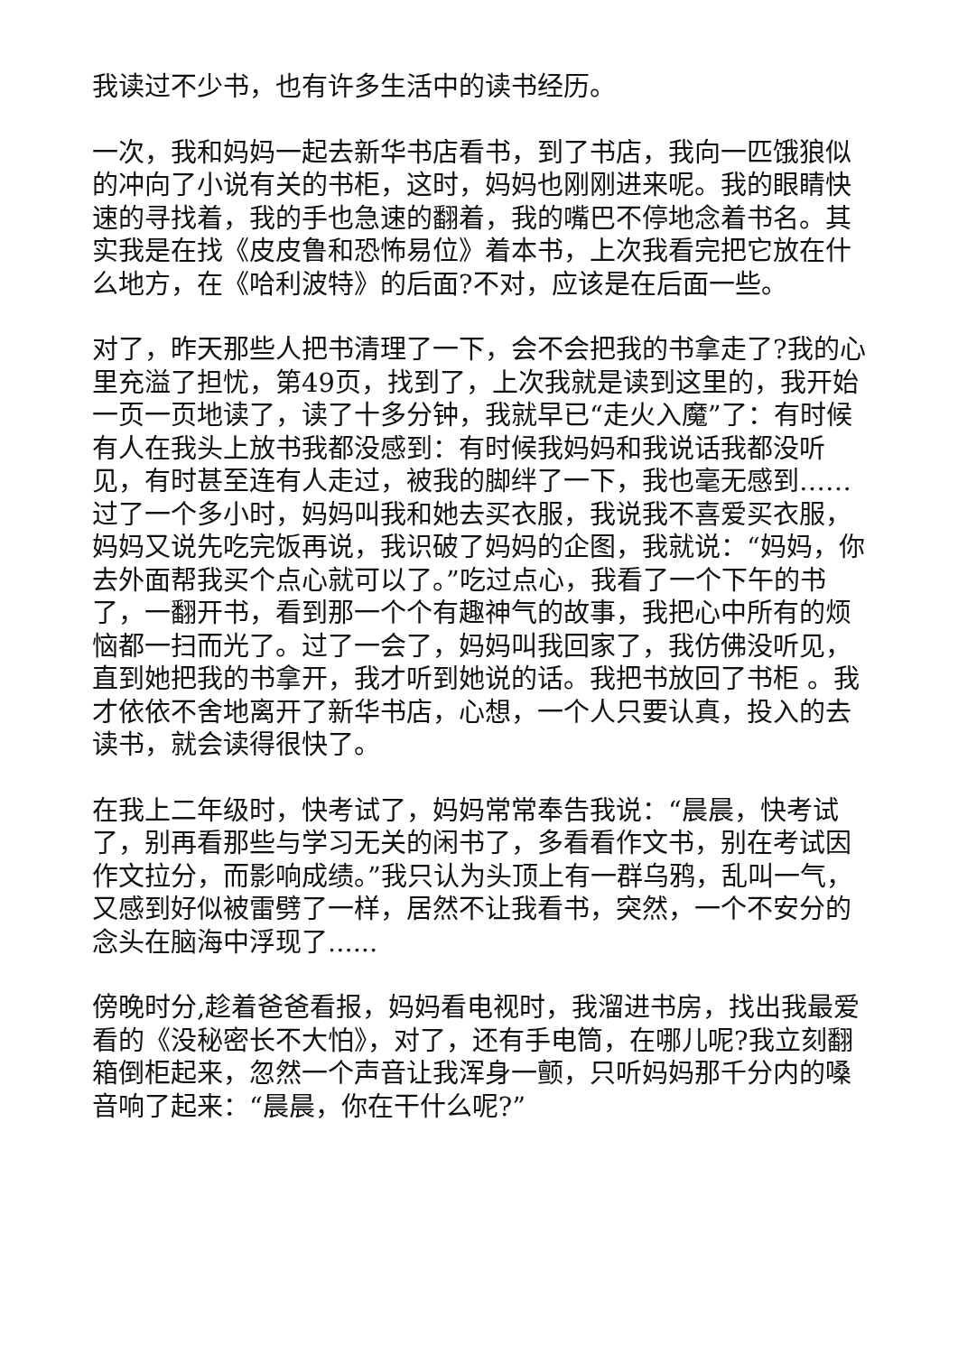我读过不少书，也有许多生活中的读书经历。
一次，我和妈妈一起去新华书店看书，到了书店，我向一匹饿狼似的冲向了小说有关的书柜，这时，妈妈也刚刚进来呢。我的眼睛快速的寻找着，我的手也急速的翻着，我的嘴巴不停地念着书名。其实我是在找《皮皮鲁和恐怖易位》着本书，上次我看完把它放在什么地方，在《哈利波特》的后面?不对，应该是在后面一些。
对了，昨天那些人把书清理了一下，会不会把我的书拿走了?我的心里充溢了担忧，第49页，找到了，上次我就是读到这里的，我开始一页一页地读了，读了十多分钟，我就早已“走火入魔”了：有时候有人在我头上放书我都没感到：有时候我妈妈和我说话我都没听见，有时甚至连有人走过，被我的脚绊了一下，我也毫无感到……过了一个多小时，妈妈叫我和她去买衣服，我说我不喜爱买衣服，妈妈又说先吃完饭再说，我识破了妈妈的企图，我就说：“妈妈，你去外面帮我买个点心就可以了。”吃过点心，我看了一个下午的书了，一翻开书，看到那一个个有趣神气的故事，我把心中所有的烦恼都一扫而光了。过了一会了，妈妈叫我回家了，我仿佛没听见，直到她把我的书拿开，我才听到她说的话。我把书放回了书柜 。我才依依不舍地离开了新华书店，心想，一个人只要认真，投入的去读书，就会读得很快了。
在我上二年级时，快考试了，妈妈常常奉告我说：“晨晨，快考试了，别再看那些与学习无关的闲书了，多看看作文书，别在考试因作文拉分，而影响成绩。”我只认为头顶上有一群乌鸦，乱叫一气，又感到好似被雷劈了一样，居然不让我看书，突然，一个不安分的念头在脑海中浮现了......
傍晚时分,趁着爸爸看报，妈妈看电视时，我溜进书房，找出我最爱看的《没秘密长不大怕》，对了，还有手电筒，在哪儿呢?我立刻翻箱倒柜起来，忽然一个声音让我浑身一颤，只听妈妈那千分内的嗓音响了起来：“晨晨，你在干什么呢?”